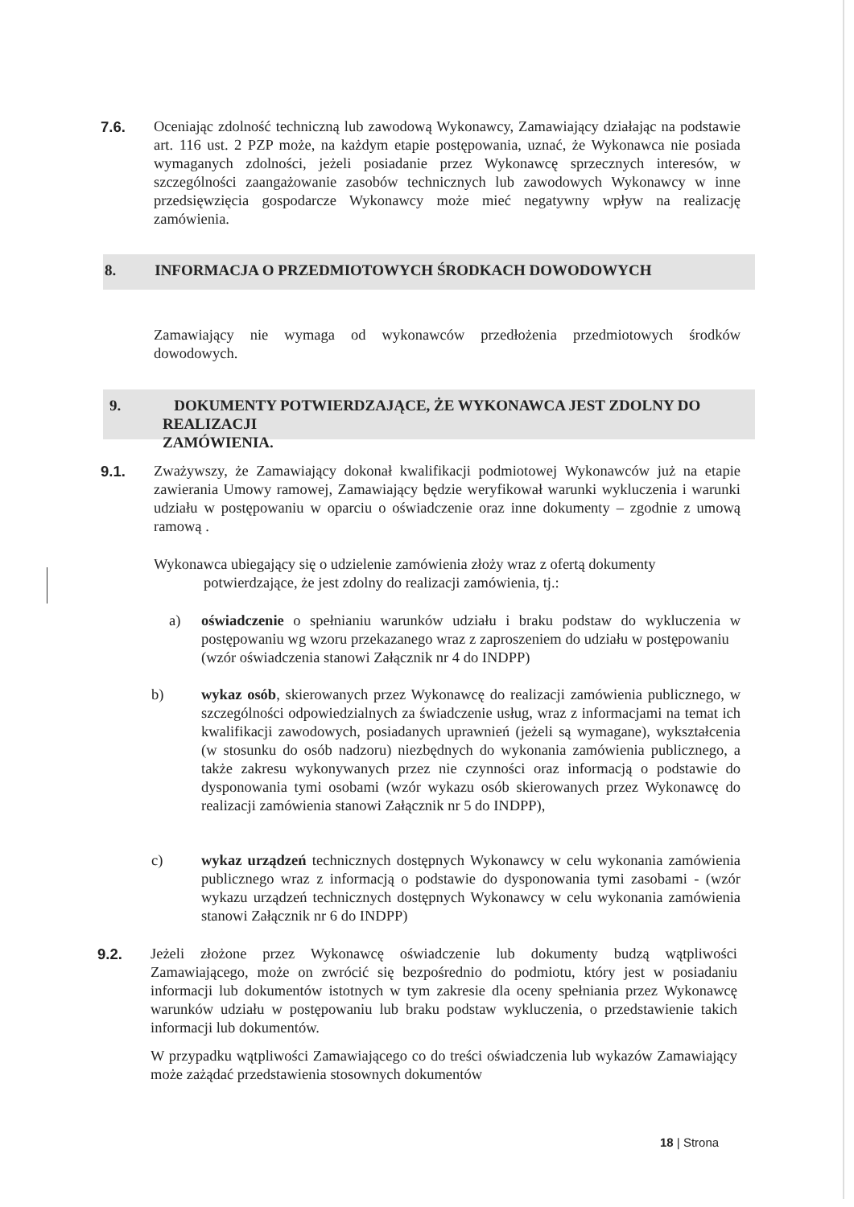7.6. Oceniając zdolność techniczną lub zawodową Wykonawcy, Zamawiający działając na podstawie art. 116 ust. 2 PZP może, na każdym etapie postępowania, uznać, że Wykonawca nie posiada wymaganych zdolności, jeżeli posiadanie przez Wykonawcę sprzecznych interesów, w szczególności zaangażowanie zasobów technicznych lub zawodowych Wykonawcy w inne przedsięwzięcia gospodarcze Wykonawcy może mieć negatywny wpływ na realizację zamówienia.
8. INFORMACJA O PRZEDMIOTOWYCH ŚRODKACH DOWODOWYCH
Zamawiający nie wymaga od wykonawców przedłożenia przedmiotowych środków dowodowych.
9. DOKUMENTY POTWIERDZAJĄCE, ŻE WYKONAWCA JEST ZDOLNY DO REALIZACJI
ZAMÓWIENIA.
9.1. Zważywszy, że Zamawiający dokonał kwalifikacji podmiotowej Wykonawców już na etapie zawierania Umowy ramowej, Zamawiający będzie weryfikował warunki wykluczenia i warunki udziału w postępowaniu w oparciu o oświadczenie oraz inne dokumenty – zgodnie z umową ramową .
Wykonawca ubiegający się o udzielenie zamówienia złoży wraz z ofertą dokumenty
potwierdzające, że jest zdolny do realizacji zamówienia, tj.:
a) oświadczenie o spełnianiu warunków udziału i braku podstaw do wykluczenia w postępowaniu wg wzoru przekazanego wraz z zaproszeniem do udziału w postępowaniu (wzór oświadczenia stanowi Załącznik nr 4 do INDPP)
b) wykaz osób, skierowanych przez Wykonawcę do realizacji zamówienia publicznego, w szczególności odpowiedzialnych za świadczenie usług, wraz z informacjami na temat ich kwalifikacji zawodowych, posiadanych uprawnień (jeżeli są wymagane), wykształcenia (w stosunku do osób nadzoru) niezbędnych do wykonania zamówienia publicznego, a także zakresu wykonywanych przez nie czynności oraz informacją o podstawie do dysponowania tymi osobami (wzór wykazu osób skierowanych przez Wykonawcę do realizacji zamówienia stanowi Załącznik nr 5 do INDPP),
c) wykaz urządzeń technicznych dostępnych Wykonawcy w celu wykonania zamówienia publicznego wraz z informacją o podstawie do dysponowania tymi zasobami - (wzór wykazu urządzeń technicznych dostępnych Wykonawcy w celu wykonania zamówienia stanowi Załącznik nr 6 do INDPP)
9.2. Jeżeli złożone przez Wykonawcę oświadczenie lub dokumenty budzą wątpliwości Zamawiającego, może on zwrócić się bezpośrednio do podmiotu, który jest w posiadaniu informacji lub dokumentów istotnych w tym zakresie dla oceny spełniania przez Wykonawcę warunków udziału w postępowaniu lub braku podstaw wykluczenia, o przedstawienie takich informacji lub dokumentów.
W przypadku wątpliwości Zamawiającego co do treści oświadczenia lub wykazów Zamawiający może zażądać przedstawienia stosownych dokumentów
18 | Strona